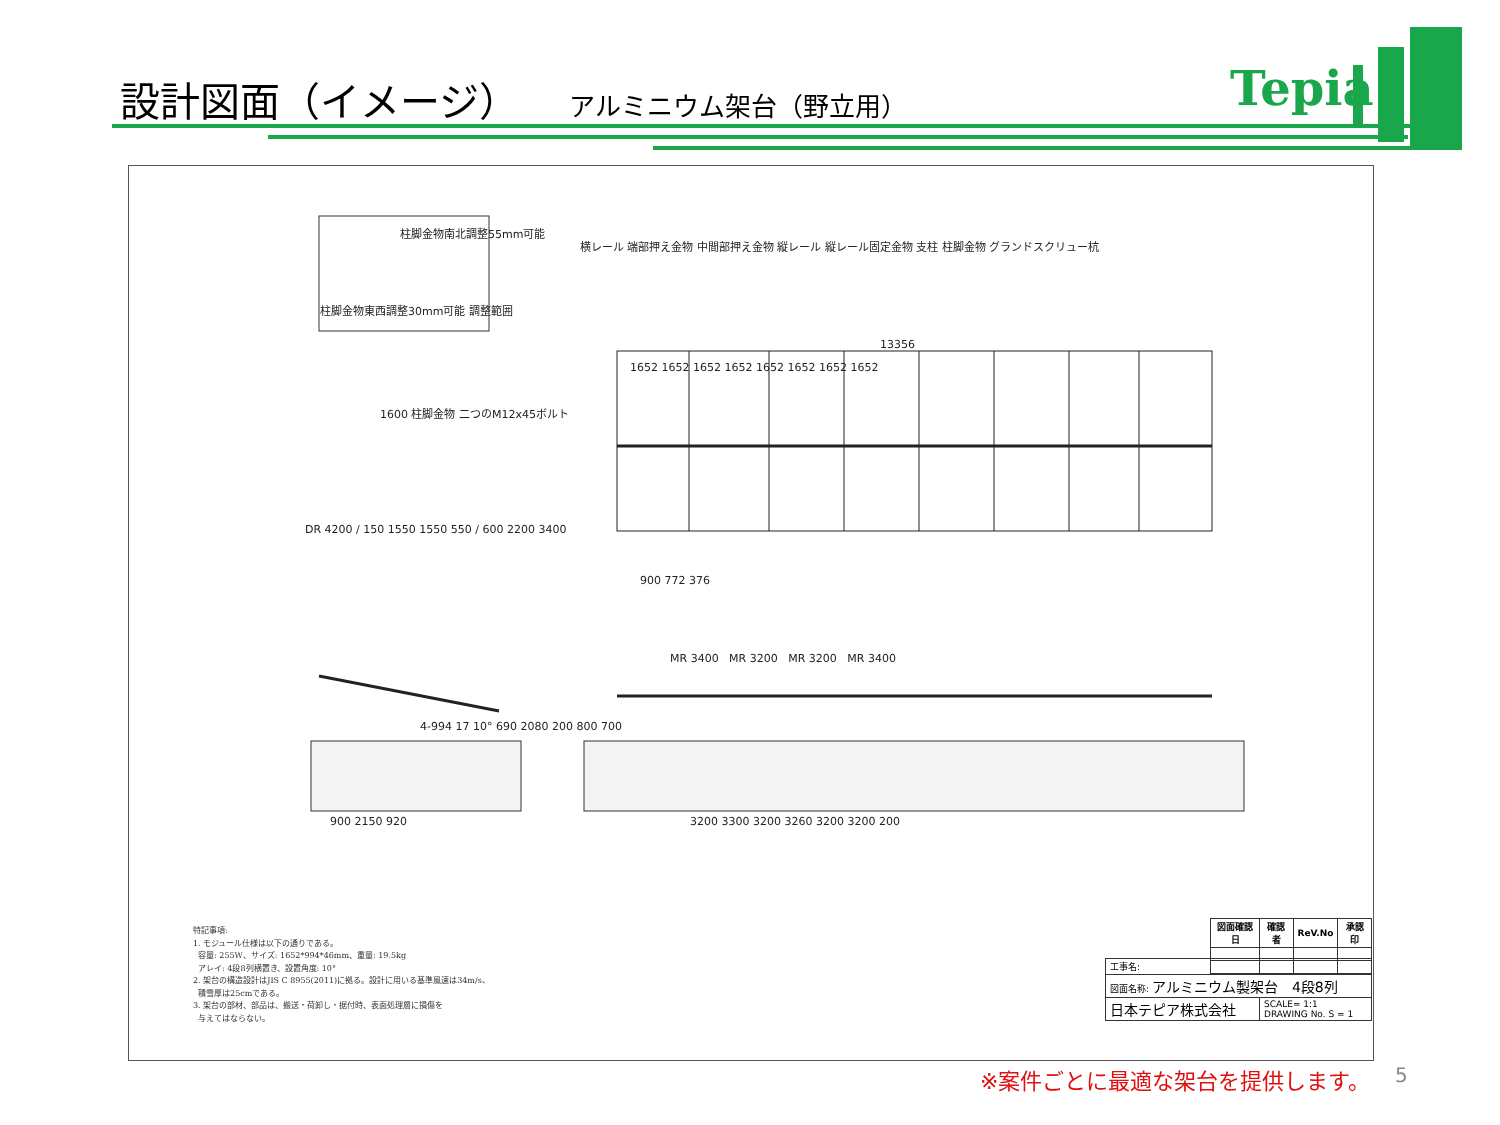設計図面（イメージ） アルミニウム架台（野立用）
Tepia
柱脚金物南北調整55mm可能
柱脚金物東西調整30mm可能 調整範囲
横レール 端部押え金物 中間部押え金物 縦レール 縦レール固定金物 支柱 柱脚金物 グランドスクリュー杭
13356
1652 1652 1652 1652 1652 1652 1652 1652
1600 柱脚金物 二つのM12x45ボルト
900 772 376
DR 4200 / 150 1550 1550 550 / 600 2200 3400
MR 3400 MR 3200 MR 3200 MR 3400
4-994 17 10° 690 2080 200 800 700
900 2150 920
3200 3300 3200 3260 3200 3200 200
特記事項:
1. モジュール仕様は以下の通りである。
容量: 255W、サイズ: 1652*994*46mm、重量: 19.5kg
アレイ: 4段8列横置き、設置角度: 10°
2. 架台の構造設計はJIS C 8955(2011)に拠る。設計に用いる基準風速は34m/s、
積雪厚は25cmである。
3. 架台の部材、部品は、搬送・荷卸し・据付時、表面処理層に損傷を
与えてはならない。
| 図面確認日 | 確認者 | ReV.No | 承認印 |
| --- | --- | --- | --- |
| 工事名: | |
| 図面名称: アルミニウム製架台 4段8列 | |
| 日本テピア株式会社 | SCALE= 1:1 DRAWING No. S = 1 |
※案件ごとに最適な架台を提供します。 5